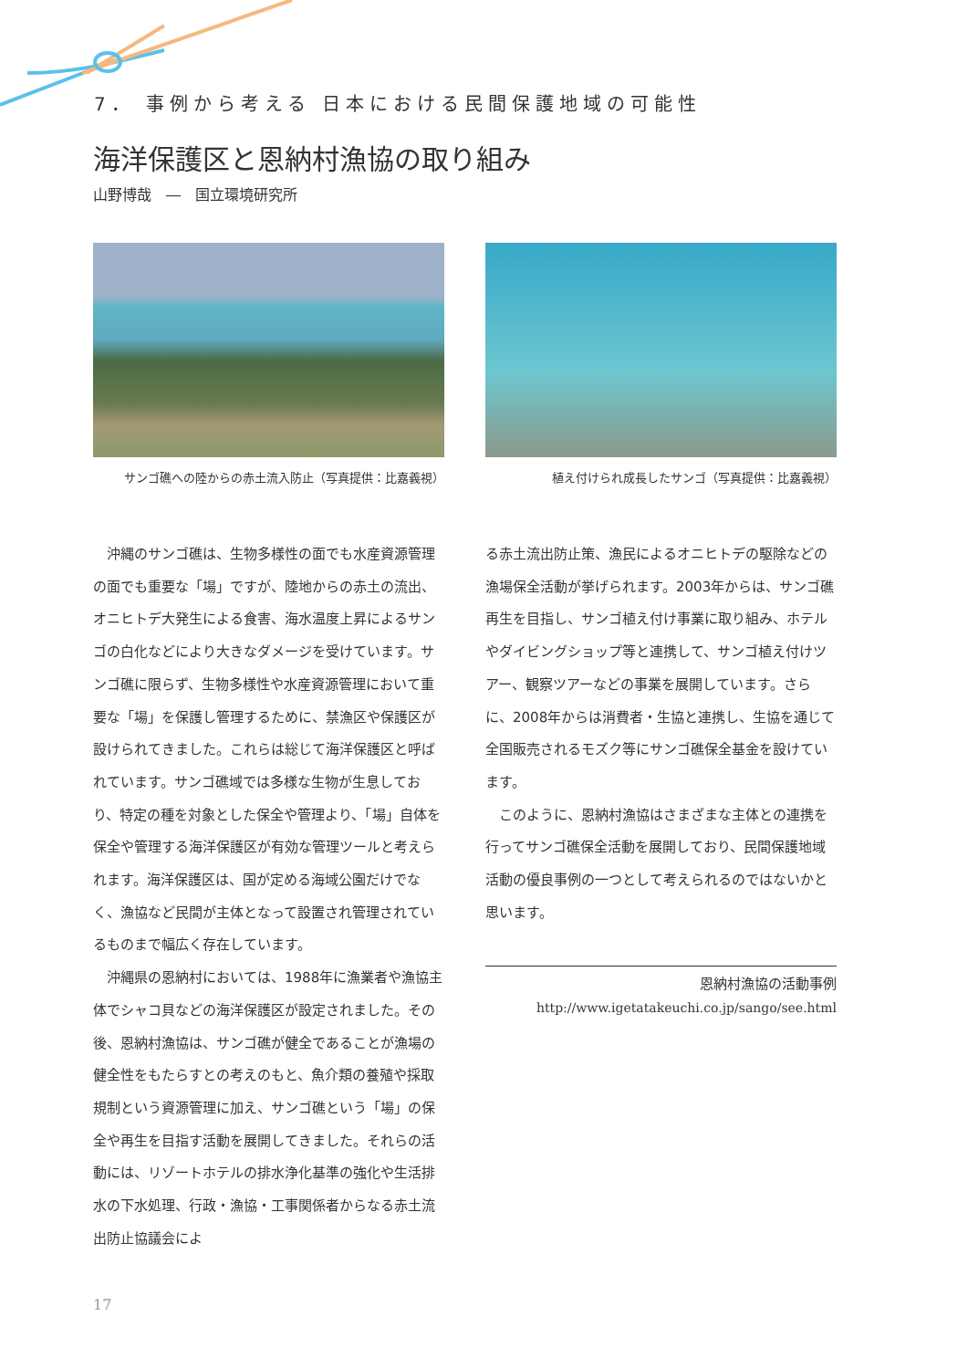7． 事例から考える 日本における民間保護地域の可能性
海洋保護区と恩納村漁協の取り組み
山野博哉　―　国立環境研究所
サンゴ礁への陸からの赤土流入防止（写真提供：比嘉義視）
植え付けられ成長したサンゴ（写真提供：比嘉義視）
沖縄のサンゴ礁は、生物多様性の面でも水産資源管理の面でも重要な「場」ですが、陸地からの赤土の流出、オニヒトデ大発生による食害、海水温度上昇によるサンゴの白化などにより大きなダメージを受けています。サンゴ礁に限らず、生物多様性や水産資源管理において重要な「場」を保護し管理するために、禁漁区や保護区が設けられてきました。これらは総じて海洋保護区と呼ばれています。サンゴ礁域では多様な生物が生息しており、特定の種を対象とした保全や管理より、「場」自体を保全や管理する海洋保護区が有効な管理ツールと考えられます。海洋保護区は、国が定める海域公園だけでなく、漁協など民間が主体となって設置され管理されているものまで幅広く存在しています。
沖縄県の恩納村においては、1988年に漁業者や漁協主体でシャコ貝などの海洋保護区が設定されました。その後、恩納村漁協は、サンゴ礁が健全であることが漁場の健全性をもたらすとの考えのもと、魚介類の養殖や採取規制という資源管理に加え、サンゴ礁という「場」の保全や再生を目指す活動を展開してきました。それらの活動には、リゾートホテルの排水浄化基準の強化や生活排水の下水処理、行政・漁協・工事関係者からなる赤土流出防止協議会によ
る赤土流出防止策、漁民によるオニヒトデの駆除などの漁場保全活動が挙げられます。2003年からは、サンゴ礁再生を目指し、サンゴ植え付け事業に取り組み、ホテルやダイビングショップ等と連携して、サンゴ植え付けツアー、観察ツアーなどの事業を展開しています。さらに、2008年からは消費者・生協と連携し、生協を通じて全国販売されるモズク等にサンゴ礁保全基金を設けています。
このように、恩納村漁協はさまざまな主体との連携を行ってサンゴ礁保全活動を展開しており、民間保護地域活動の優良事例の一つとして考えられるのではないかと思います。
恩納村漁協の活動事例
http://www.igetatakeuchi.co.jp/sango/see.html
17